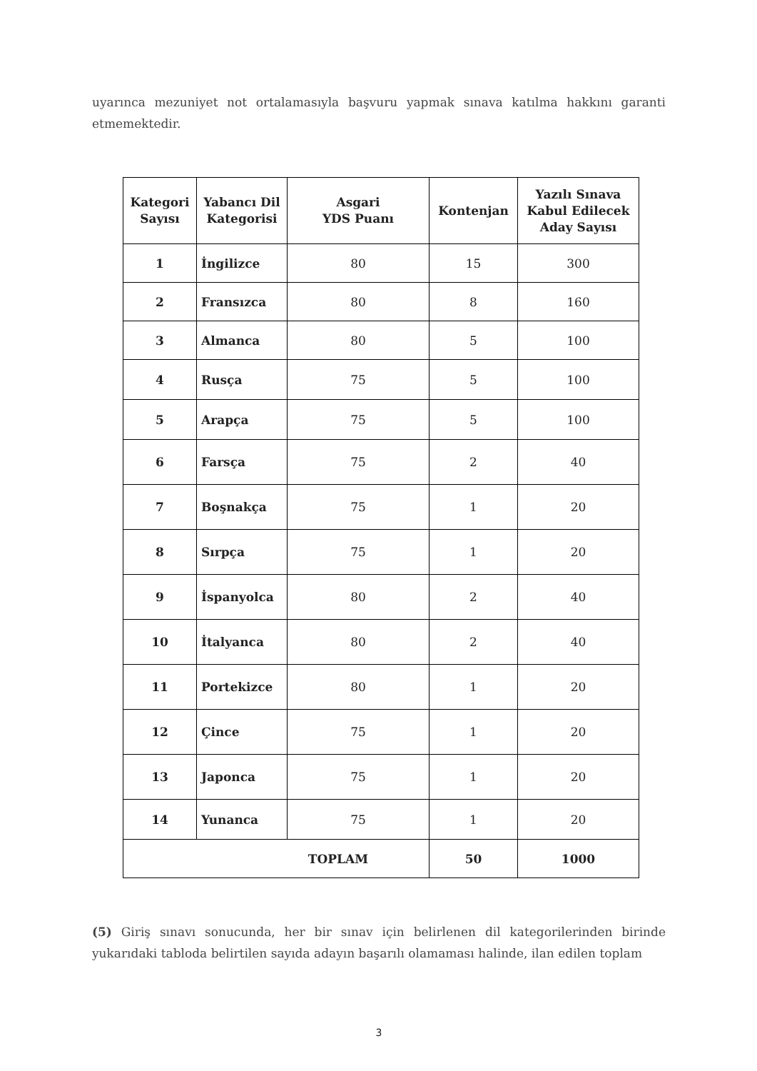uyarınca mezuniyet not ortalamasıyla başvuru yapmak sınava katılma hakkını garanti etmemektedir.
| Kategori Sayısı | Yabancı Dil Kategorisi | Asgari YDS Puanı | Kontenjan | Yazılı Sınava Kabul Edilecek Aday Sayısı |
| --- | --- | --- | --- | --- |
| 1 | İngilizce | 80 | 15 | 300 |
| 2 | Fransızca | 80 | 8 | 160 |
| 3 | Almanca | 80 | 5 | 100 |
| 4 | Rusça | 75 | 5 | 100 |
| 5 | Arapça | 75 | 5 | 100 |
| 6 | Farsça | 75 | 2 | 40 |
| 7 | Boşnakça | 75 | 1 | 20 |
| 8 | Sırpça | 75 | 1 | 20 |
| 9 | İspanyolca | 80 | 2 | 40 |
| 10 | İtalyanca | 80 | 2 | 40 |
| 11 | Portekizce | 80 | 1 | 20 |
| 12 | Çince | 75 | 1 | 20 |
| 13 | Japonca | 75 | 1 | 20 |
| 14 | Yunanca | 75 | 1 | 20 |
| TOPLAM | | | 50 | 1000 |
(5) Giriş sınavı sonucunda, her bir sınav için belirlenen dil kategorilerinden birinde yukarıdaki tabloda belirtilen sayıda adayın başarılı olamaması halinde, ilan edilen toplam
3